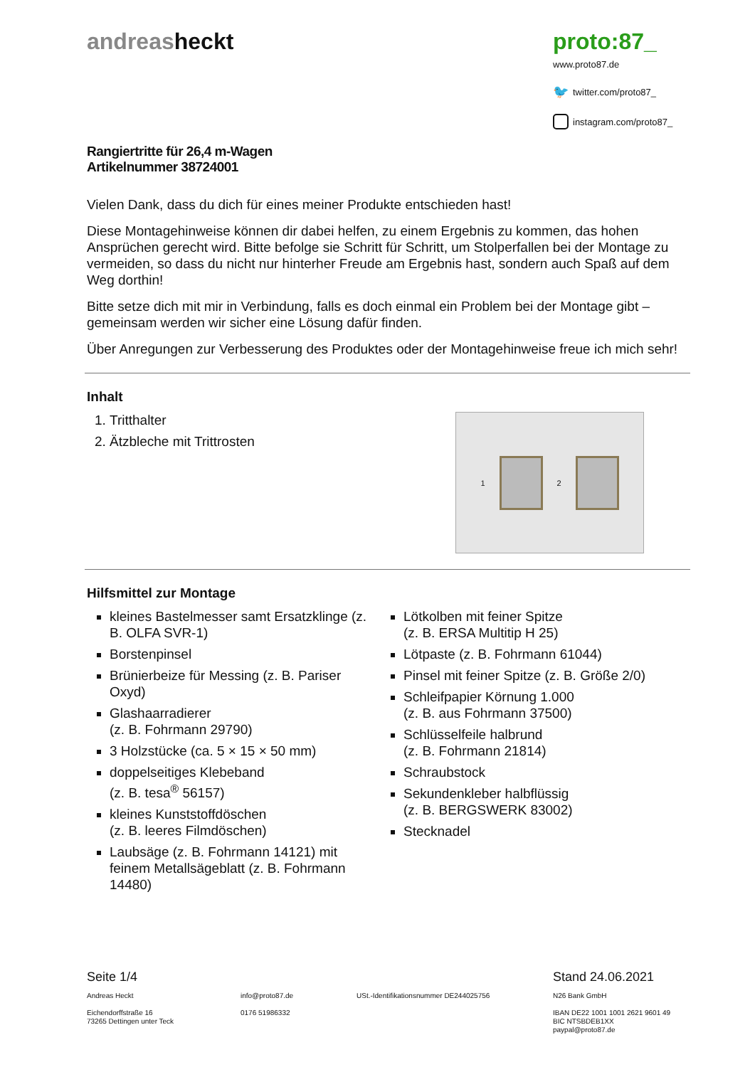andreasheckt proto:87_
www.proto87.de
🐦 twitter.com/proto87_
instagram.com/proto87_
Rangiertritte für 26,4 m-Wagen
Artikelnummer 38724001
Vielen Dank, dass du dich für eines meiner Produkte entschieden hast!
Diese Montagehinweise können dir dabei helfen, zu einem Ergebnis zu kommen, das hohen Ansprüchen gerecht wird. Bitte befolge sie Schritt für Schritt, um Stolperfallen bei der Montage zu vermeiden, so dass du nicht nur hinterher Freude am Ergebnis hast, sondern auch Spaß auf dem Weg dorthin!
Bitte setze dich mit mir in Verbindung, falls es doch einmal ein Problem bei der Montage gibt – gemeinsam werden wir sicher eine Lösung dafür finden.
Über Anregungen zur Verbesserung des Produktes oder der Montagehinweise freue ich mich sehr!
Inhalt
1. Tritthalter
2. Ätzbleche mit Trittrosten
1 2
Hilfsmittel zur Montage
kleines Bastelmesser samt Ersatzklinge (z. B. OLFA SVR-1)
Borstenpinsel
Brünierbeize für Messing (z. B. Pariser Oxyd)
Glashaarradierer
(z. B. Fohrmann 29790)
3 Holzstücke (ca. 5 × 15 × 50 mm)
doppelseitiges Klebeband
(z. B. tesa<sup>®</sup> 56157)
kleines Kunststoffdöschen
(z. B. leeres Filmdöschen)
Laubsäge (z. B. Fohrmann 14121) mit feinem Metallsägeblatt (z. B. Fohrmann 14480)
Lötkolben mit feiner Spitze
(z. B. ERSA Multitip H 25)
Lötpaste (z. B. Fohrmann 61044)
Pinsel mit feiner Spitze (z. B. Größe 2/0)
Schleifpapier Körnung 1.000
(z. B. aus Fohrmann 37500)
Schlüsselfeile halbrund
(z. B. Fohrmann 21814)
Schraubstock
Sekundenkleber halbflüssig
(z. B. BERGSWERK 83002)
Stecknadel
Seite 1/4 Stand 24.06.2021
Andreas Heckt
Eichendorffstraße 16
73265 Dettingen unter Teck
info@proto87.de
0176 51986332
USt.-Identifikationsnummer DE244025756 N26 Bank GmbH
IBAN DE22 1001 1001 2621 9601 49
BIC NTSBDEB1XX
paypal@proto87.de